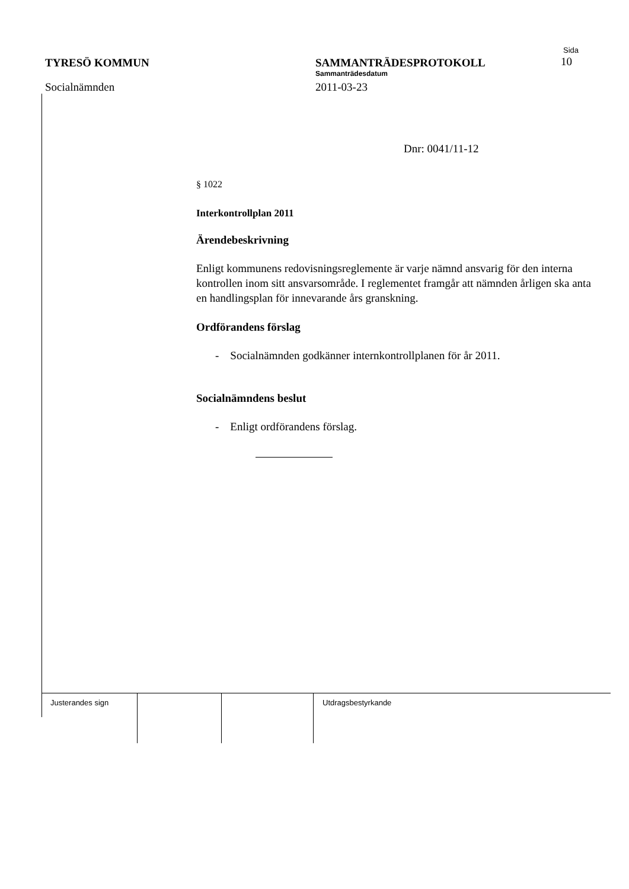TYRESÖ KOMMUN
Socialnämnden
Sida
SAMMANTRÄDESPROTOKOLL 10
Sammanträdesdatum
2011-03-23
Dnr: 0041/11-12
§ 1022
Interkontrollplan 2011
Ärendebeskrivning
Enligt kommunens redovisningsreglemente är varje nämnd ansvarig för den interna kontrollen inom sitt ansvarsområde. I reglementet framgår att nämnden årligen ska anta en handlingsplan för innevarande års granskning.
Ordförandens förslag
- Socialnämnden godkänner internkontrollplanen för år 2011.
Socialnämndens beslut
- Enligt ordförandens förslag.
Justerandes sign Utdragsbestyrkande